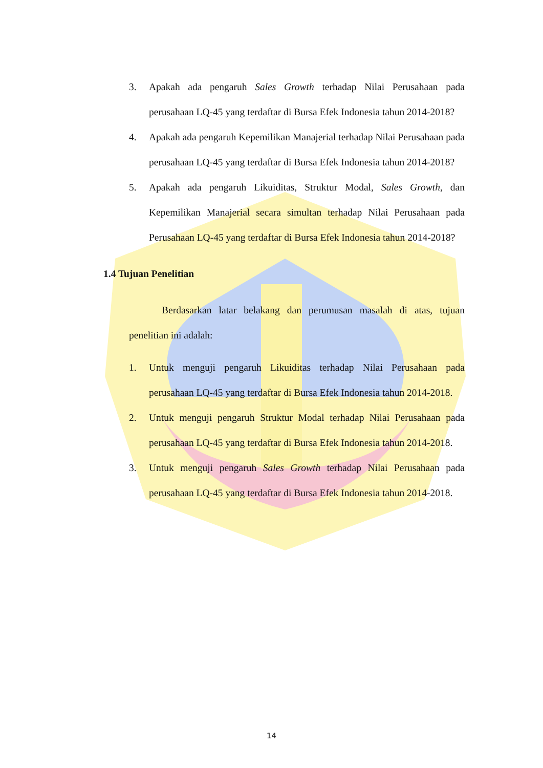3. Apakah ada pengaruh Sales Growth terhadap Nilai Perusahaan pada perusahaan LQ-45 yang terdaftar di Bursa Efek Indonesia tahun 2014-2018?
4. Apakah ada pengaruh Kepemilikan Manajerial terhadap Nilai Perusahaan pada perusahaan LQ-45 yang terdaftar di Bursa Efek Indonesia tahun 2014-2018?
5. Apakah ada pengaruh Likuiditas, Struktur Modal, Sales Growth, dan Kepemilikan Manajerial secara simultan terhadap Nilai Perusahaan pada Perusahaan LQ-45 yang terdaftar di Bursa Efek Indonesia tahun 2014-2018?
1.4 Tujuan Penelitian
Berdasarkan latar belakang dan perumusan masalah di atas, tujuan penelitian ini adalah:
1. Untuk menguji pengaruh Likuiditas terhadap Nilai Perusahaan pada perusahaan LQ-45 yang terdaftar di Bursa Efek Indonesia tahun 2014-2018.
2. Untuk menguji pengaruh Struktur Modal terhadap Nilai Perusahaan pada perusahaan LQ-45 yang terdaftar di Bursa Efek Indonesia tahun 2014-2018.
3. Untuk menguji pengaruh Sales Growth terhadap Nilai Perusahaan pada perusahaan LQ-45 yang terdaftar di Bursa Efek Indonesia tahun 2014-2018.
14